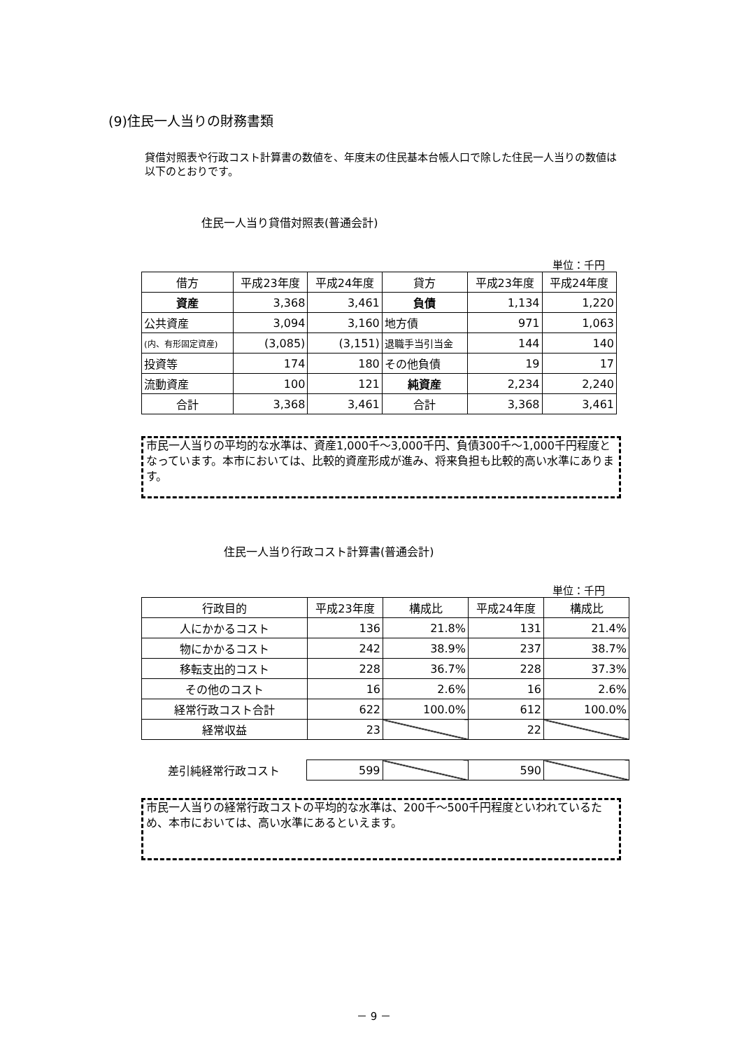(9)住民一人当りの財務書類
貸借対照表や行政コスト計算書の数値を、年度末の住民基本台帳人口で除した住民一人当りの数値は以下のとおりです。
住民一人当り貸借対照表(普通会計)
単位：千円
| 借方 | 平成23年度 | 平成24年度 | 貸方 | 平成23年度 | 平成24年度 |
| --- | --- | --- | --- | --- | --- |
| 資産 | 3,368 | 3,461 | 負債 | 1,134 | 1,220 |
| 公共資産 | 3,094 | 3,160 | 地方債 | 971 | 1,063 |
| (内、有形固定資産) | (3,085) | (3,151) | 退職手当引当金 | 144 | 140 |
| 投資等 | 174 | 180 | その他負債 | 19 | 17 |
| 流動資産 | 100 | 121 | 純資産 | 2,234 | 2,240 |
| 合計 | 3,368 | 3,461 | 合計 | 3,368 | 3,461 |
市民一人当りの平均的な水準は、資産1,000千～3,000千円、負債300千～1,000千円程度となっています。本市においては、比較的資産形成が進み、将来負担も比較的高い水準にあります。
住民一人当り行政コスト計算書(普通会計)
単位：千円
| 行政目的 | 平成23年度 | 構成比 | 平成24年度 | 構成比 |
| --- | --- | --- | --- | --- |
| 人にかかるコスト | 136 | 21.8% | 131 | 21.4% |
| 物にかかるコスト | 242 | 38.9% | 237 | 38.7% |
| 移転支出的コスト | 228 | 36.7% | 228 | 37.3% |
| その他のコスト | 16 | 2.6% | 16 | 2.6% |
| 経常行政コスト合計 | 622 | 100.0% | 612 | 100.0% |
| 経常収益 | 23 | | 22 | |
| 差引純経常行政コスト | 599 | | 590 | |
市民一人当りの経常行政コストの平均的な水準は、200千～500千円程度といわれているため、本市においては、高い水準にあるといえます。
－ 9 －